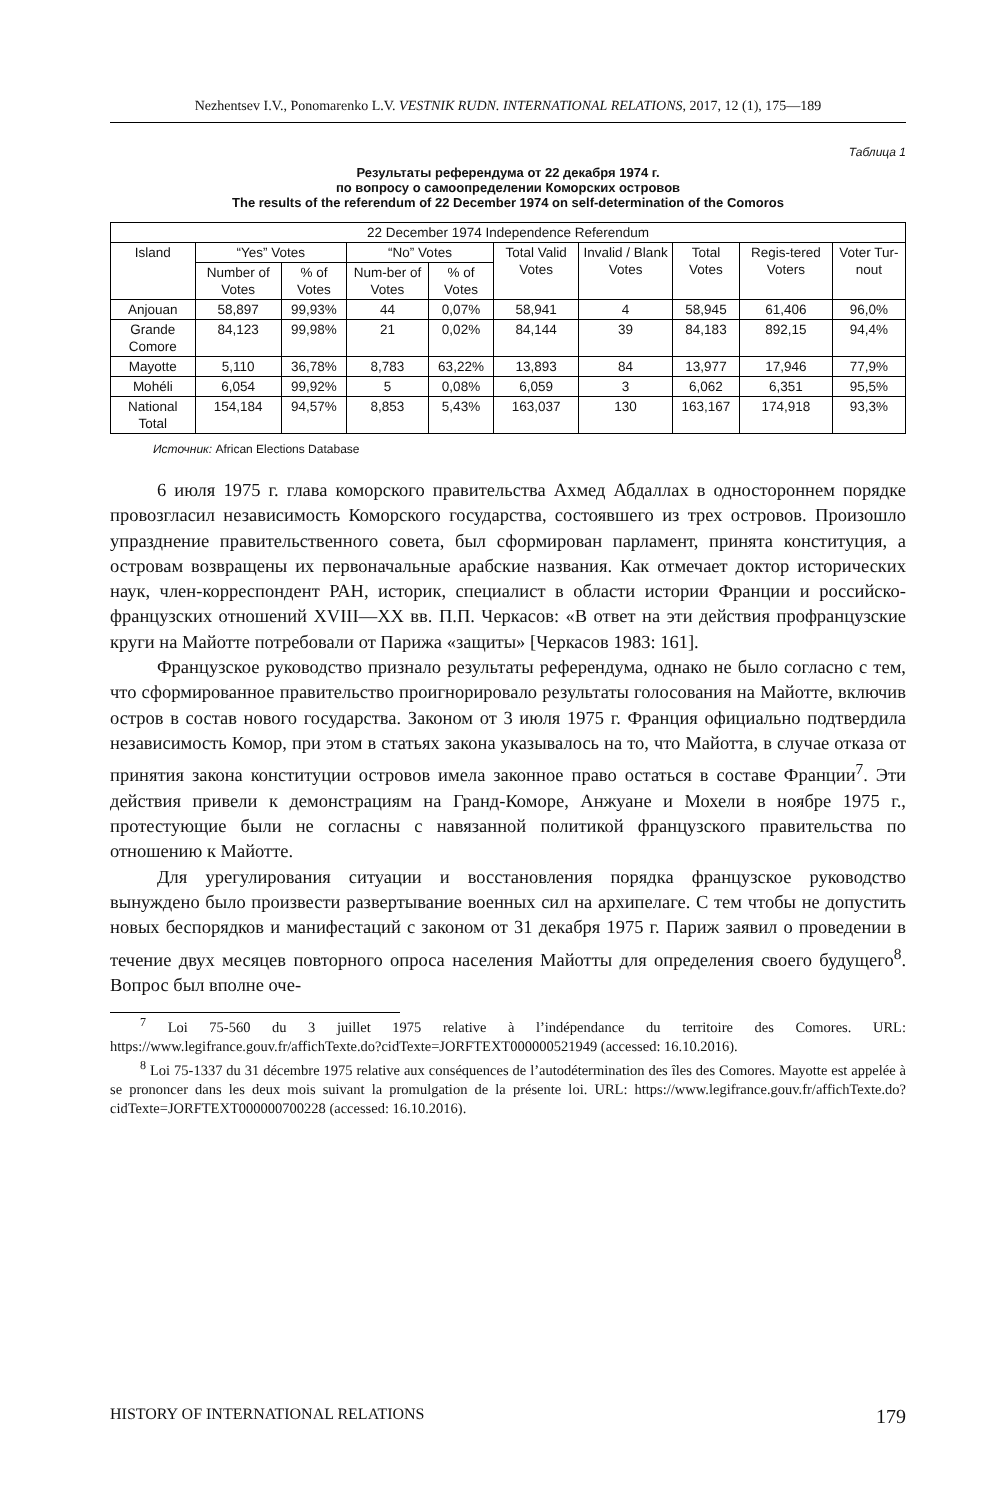Nezhentsev I.V., Ponomarenko L.V. VESTNIK RUDN. INTERNATIONAL RELATIONS, 2017, 12 (1), 175—189
Таблица 1
Результаты референдума от 22 декабря 1974 г.
по вопросу о самоопределении Коморских островов
The results of the referendum of 22 December 1974 on self-determination of the Comoros
| 22 December 1974 Independence Referendum | | | | | | | | | |
| --- | --- | --- | --- | --- | --- | --- | --- | --- | --- |
| Island | “Yes” Votes | | “No” Votes | | Total Valid Votes | Invalid / Blank Votes | Total Votes | Regis-tered Voters | Voter Tur-nout |
| | Number of Votes | % of Votes | Num-ber of Votes | % of Votes | | | | | |
| Anjouan | 58,897 | 99,93% | 44 | 0,07% | 58,941 | 4 | 58,945 | 61,406 | 96,0% |
| Grande Comore | 84,123 | 99,98% | 21 | 0,02% | 84,144 | 39 | 84,183 | 892,15 | 94,4% |
| Mayotte | 5,110 | 36,78% | 8,783 | 63,22% | 13,893 | 84 | 13,977 | 17,946 | 77,9% |
| Mohéli | 6,054 | 99,92% | 5 | 0,08% | 6,059 | 3 | 6,062 | 6,351 | 95,5% |
| National Total | 154,184 | 94,57% | 8,853 | 5,43% | 163,037 | 130 | 163,167 | 174,918 | 93,3% |
Источник: African Elections Database
6 июля 1975 г. глава коморского правительства Ахмед Абдаллах в одностороннем порядке провозгласил независимость Коморского государства, состоявшего из трех островов. Произошло упразднение правительственного совета, был сформирован парламент, принята конституция, а островам возвращены их первоначальные арабские названия. Как отмечает доктор исторических наук, член-корреспондент РАН, историк, специалист в области истории Франции и российско-французских отношений XVIII—XX вв. П.П. Черкасов: «В ответ на эти действия профранцузские круги на Майотте потребовали от Парижа «защиты» [Черкасов 1983: 161].
Французское руководство признало результаты референдума, однако не было согласно с тем, что сформированное правительство проигнорировало результаты голосования на Майотте, включив остров в состав нового государства. Законом от 3 июля 1975 г. Франция официально подтвердила независимость Комор, при этом в статьях закона указывалось на то, что Майотта, в случае отказа от принятия закона конституции островов имела законное право остаться в составе Франции<sup>7</sup>. Эти действия привели к демонстрациям на Гранд-Коморе, Анжуане и Мохели в ноябре 1975 г., протестующие были не согласны с навязанной политикой французского правительства по отношению к Майотте.
Для урегулирования ситуации и восстановления порядка французское руководство вынуждено было произвести развертывание военных сил на архипелаге. С тем чтобы не допустить новых беспорядков и манифестаций с законом от 31 декабря 1975 г. Париж заявил о проведении в течение двух месяцев повторного опроса населения Майотты для определения своего будущего<sup>8</sup>. Вопрос был вполне оче-
<sup>7</sup> Loi 75-560 du 3 juillet 1975 relative à l’indépendance du territoire des Comores. URL: https://www.legifrance.gouv.fr/affichTexte.do?cidTexte=JORFTEXT000000521949 (accessed: 16.10.2016).
<sup>8</sup> Loi 75-1337 du 31 décembre 1975 relative aux conséquences de l’autodétermination des îles des Comores. Mayotte est appelée à se prononcer dans les deux mois suivant la promulgation de la présente loi. URL: https://www.legifrance.gouv.fr/affichTexte.do?cidTexte=JORFTEXT000000700228 (accessed: 16.10.2016).
HISTORY OF INTERNATIONAL RELATIONS 179